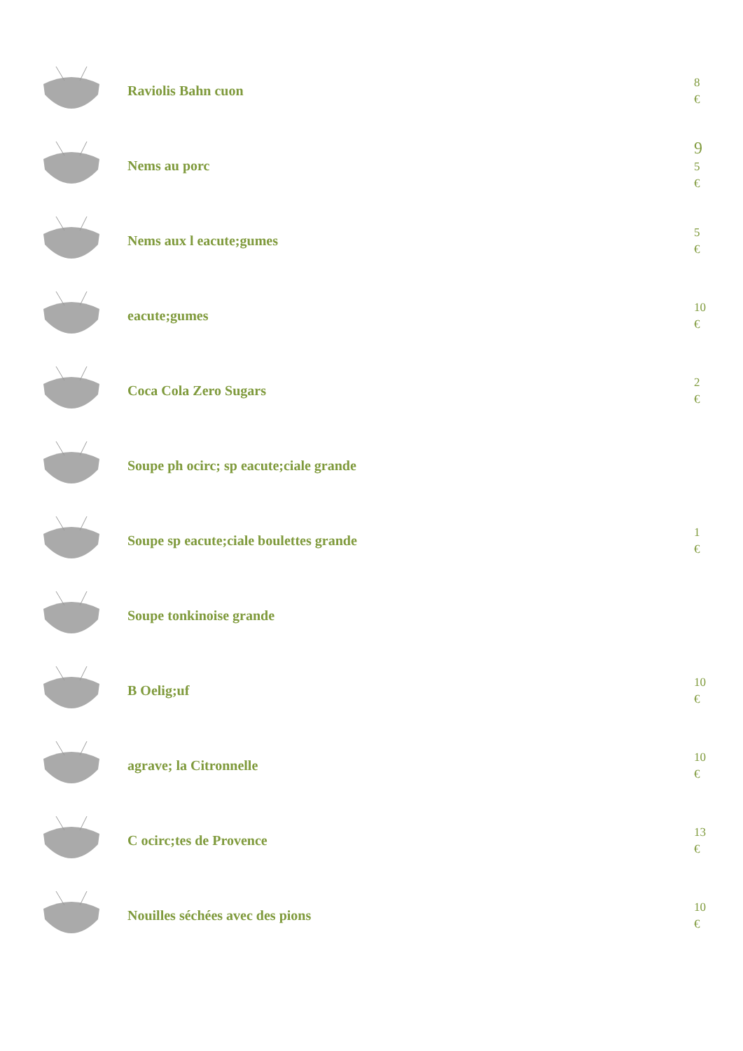Raviolis Bahn cuon
8
€
Nems au porc
9
5
€
Nems aux l eacute;gumes
5
€
eacute;gumes
10
€
Coca Cola Zero Sugars
2
€
Soupe ph ocirc; sp eacute;ciale grande
Soupe sp eacute;ciale boulettes grande
1
€
Soupe tonkinoise grande
B Oelig;uf
10
€
agrave; la Citronnelle
10
€
C ocirc;tes de Provence
13
€
Nouilles séchées avec des pions
10
€